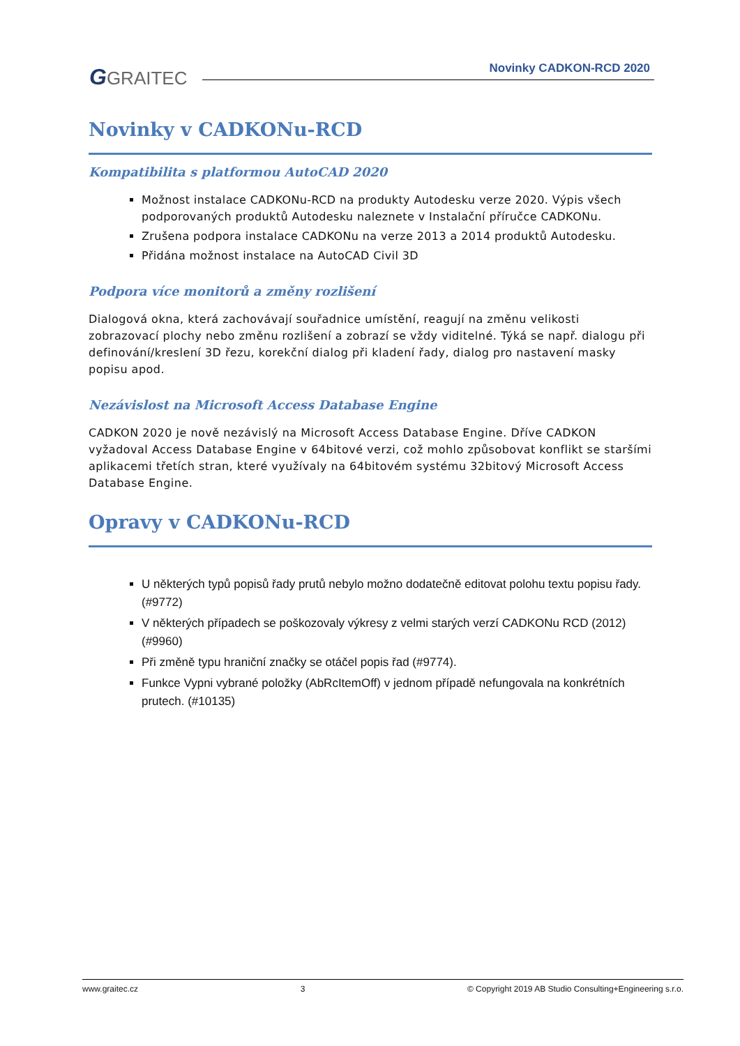GGRAITEC Novinky CADKON-RCD 2020
Novinky v CADKONu-RCD
Kompatibilita s platformou AutoCAD 2020
Možnost instalace CADKONu-RCD na produkty Autodesku verze 2020. Výpis všech podporovaných produktů Autodesku naleznete v Instalační příručce CADKONu.
Zrušena podpora instalace CADKONu na verze 2013 a 2014 produktů Autodesku.
Přidána možnost instalace na AutoCAD Civil 3D
Podpora více monitorů a změny rozlišení
Dialogová okna, která zachovávají souřadnice umístění, reagují na změnu velikosti zobrazovací plochy nebo změnu rozlišení a zobrazí se vždy viditelné. Týká se např. dialogu při definování/kreslení 3D řezu, korekční dialog při kladení řady, dialog pro nastavení masky popisu apod.
Nezávislost na Microsoft Access Database Engine
CADKON 2020 je nově nezávislý na Microsoft Access Database Engine. Dříve CADKON vyžadoval Access Database Engine v 64bitové verzi, což mohlo způsobovat konflikt se staršími aplikacemi třetích stran, které využívaly na 64bitovém systému 32bitový Microsoft Access Database Engine.
Opravy v CADKONu-RCD
U některých typů popisů řady prutů nebylo možno dodatečně editovat polohu textu popisu řady. (#9772)
V některých případech se poškozovaly výkresy z velmi starých verzí CADKONu RCD (2012)(#9960)
Při změně typu hraniční značky se otáčel popis řad (#9774).
Funkce Vypni vybrané položky (AbRcItemOff) v jednom případě nefungovala na konkrétních prutech. (#10135)
www.graitec.cz 3 © Copyright 2019 AB Studio Consulting+Engineering s.r.o.